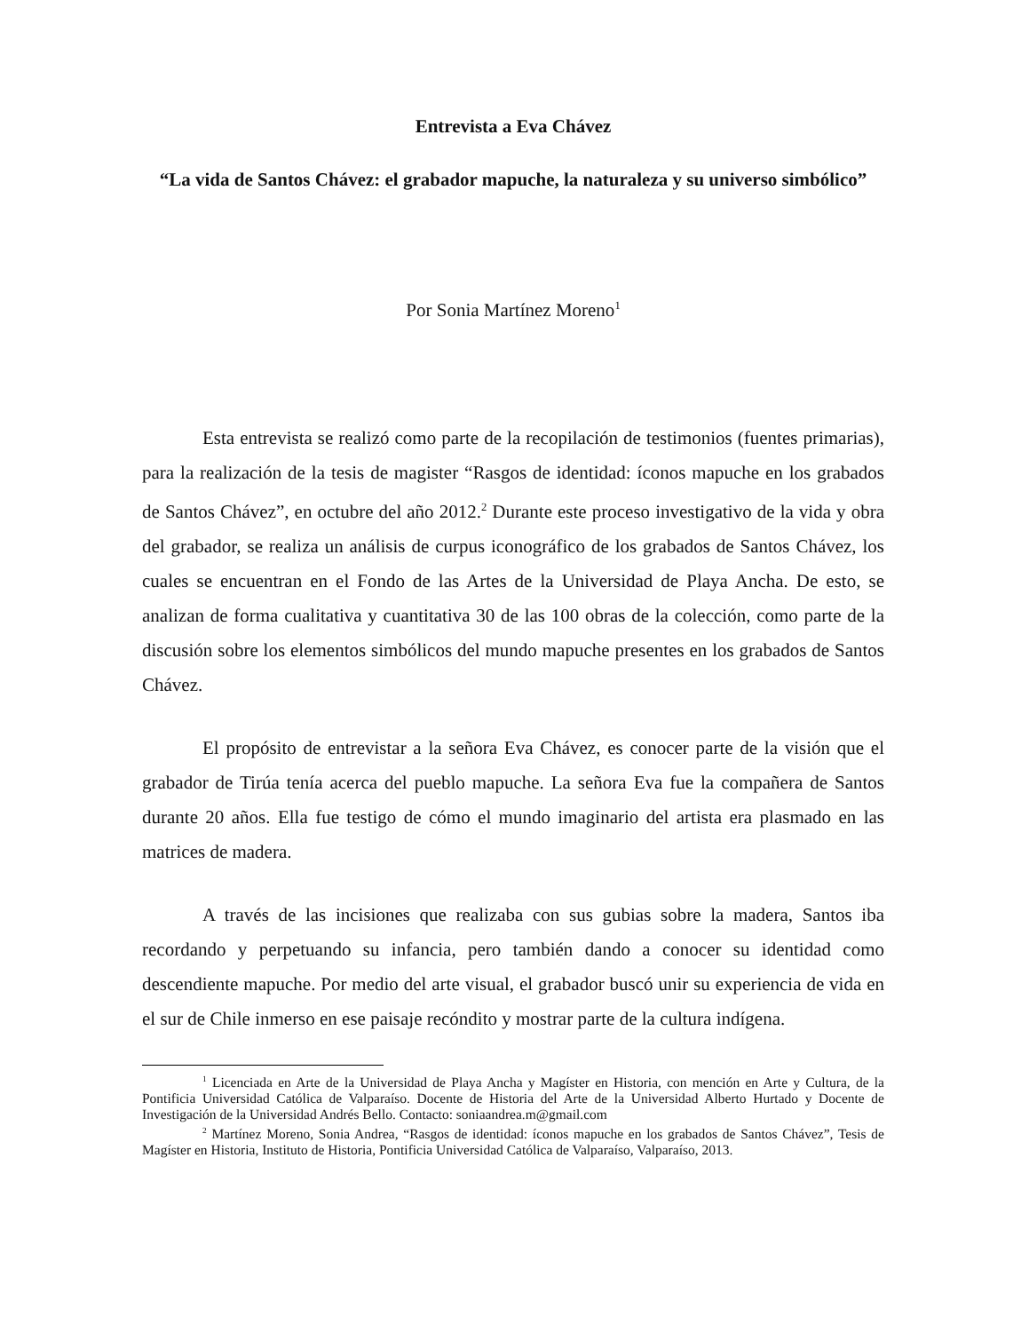Entrevista a Eva Chávez
“La vida de Santos Chávez: el grabador mapuche, la naturaleza y su universo simbólico”
Por Sonia Martínez Moreno<sup>1</sup>
Esta entrevista se realizó como parte de la recopilación de testimonios (fuentes primarias), para la realización de la tesis de magister “Rasgos de identidad: íconos mapuche en los grabados de Santos Chávez”, en octubre del año 2012.<sup>2</sup> Durante este proceso investigativo de la vida y obra del grabador, se realiza un análisis de curpus iconográfico de los grabados de Santos Chávez, los cuales se encuentran en el Fondo de las Artes de la Universidad de Playa Ancha. De esto, se analizan de forma cualitativa y cuantitativa 30 de las 100 obras de la colección, como parte de la discusión sobre los elementos simbólicos del mundo mapuche presentes en los grabados de Santos Chávez.
El propósito de entrevistar a la señora Eva Chávez, es conocer parte de la visión que el grabador de Tirúa tenía acerca del pueblo mapuche. La señora Eva fue la compañera de Santos durante 20 años. Ella fue testigo de cómo el mundo imaginario del artista era plasmado en las matrices de madera.
A través de las incisiones que realizaba con sus gubias sobre la madera, Santos iba recordando y perpetuando su infancia, pero también dando a conocer su identidad como descendiente mapuche. Por medio del arte visual, el grabador buscó unir su experiencia de vida en el sur de Chile inmerso en ese paisaje recóndito y mostrar parte de la cultura indígena.
<sup>1</sup> Licenciada en Arte de la Universidad de Playa Ancha y Magíster en Historia, con mención en Arte y Cultura, de la Pontificia Universidad Católica de Valparaíso. Docente de Historia del Arte de la Universidad Alberto Hurtado y Docente de Investigación de la Universidad Andrés Bello. Contacto: soniaandrea.m@gmail.com
<sup>2</sup> Martínez Moreno, Sonia Andrea, “Rasgos de identidad: íconos mapuche en los grabados de Santos Chávez”, Tesis de Magíster en Historia, Instituto de Historia, Pontificia Universidad Católica de Valparaíso, Valparaíso, 2013.